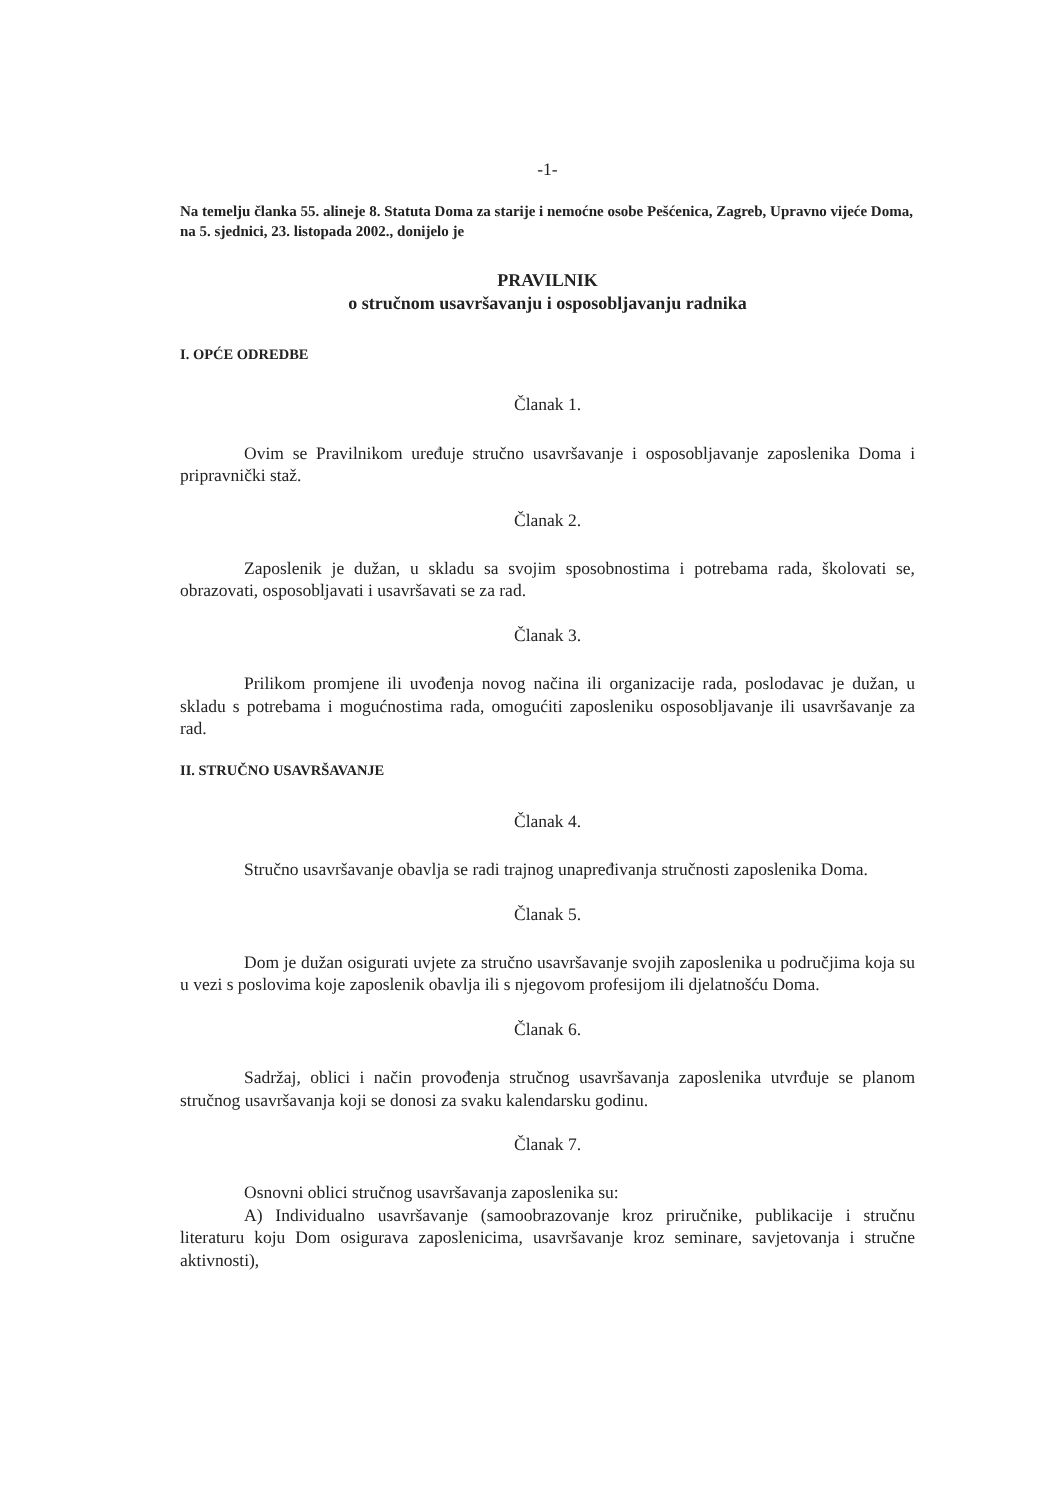-1-
Na temelju članka 55. alineje 8. Statuta Doma za starije i nemoćne osobe Pešćenica, Zagreb, Upravno vijeće Doma, na 5. sjednici, 23. listopada 2002., donijelo je
PRAVILNIK
o stručnom usavršavanju i osposobljavanju radnika
I. OPĆE ODREDBE
Članak 1.
Ovim se Pravilnikom uređuje stručno usavršavanje i osposobljavanje zaposlenika Doma i pripravnički staž.
Članak 2.
Zaposlenik je dužan, u skladu sa svojim sposobnostima i potrebama rada, školovati se, obrazovati, osposobljavati i usavršavati se za rad.
Članak 3.
Prilikom promjene ili uvođenja novog načina ili organizacije rada, poslodavac je dužan, u skladu s potrebama i mogućnostima rada, omogućiti zaposleniku osposobljavanje ili usavršavanje za rad.
II. STRUČNO USAVRŠAVANJE
Članak 4.
Stručno usavršavanje obavlja se radi trajnog unapređivanja stručnosti zaposlenika Doma.
Članak 5.
Dom je dužan osigurati uvjete za stručno usavršavanje svojih zaposlenika u područjima koja su u vezi s poslovima koje zaposlenik obavlja ili s njegovom profesijom ili djelatnošću Doma.
Članak 6.
Sadržaj, oblici i način provođenja stručnog usavršavanja zaposlenika utvrđuje se planom stručnog usavršavanja koji se donosi za svaku kalendarsku godinu.
Članak 7.
Osnovni oblici stručnog usavršavanja zaposlenika su:
A) Individualno usavršavanje (samoobrazovanje kroz priručnike, publikacije i stručnu literaturu koju Dom osigurava zaposlenicima, usavršavanje kroz seminare, savjetovanja i stručne aktivnosti),